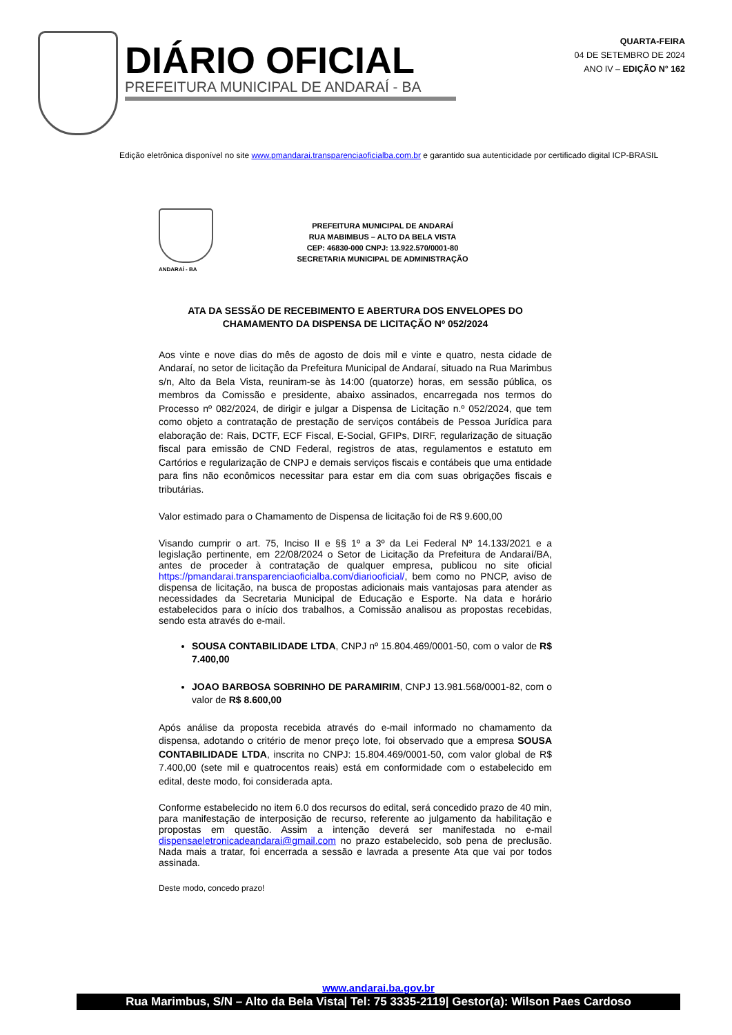DIÁRIO OFICIAL
PREFEITURA MUNICIPAL DE ANDARAÍ - BA
QUARTA-FEIRA
04 DE SETEMBRO DE 2024
ANO IV – EDIÇÃO N° 162
Edição eletrônica disponível no site www.pmandarai.transparenciaoficialba.com.br e garantido sua autenticidade por certificado digital ICP-BRASIL
ANDARAÍ - BA
PREFEITURA MUNICIPAL DE ANDARAÍ
RUA MABIMBUS – ALTO DA BELA VISTA
CEP: 46830-000 CNPJ: 13.922.570/0001-80
SECRETARIA MUNICIPAL DE ADMINISTRAÇÃO
ATA DA SESSÃO DE RECEBIMENTO E ABERTURA DOS ENVELOPES DO CHAMAMENTO DA DISPENSA DE LICITAÇÃO Nº 052/2024
Aos vinte e nove dias do mês de agosto de dois mil e vinte e quatro, nesta cidade de Andaraí, no setor de licitação da Prefeitura Municipal de Andaraí, situado na Rua Marimbus s/n, Alto da Bela Vista, reuniram-se às 14:00 (quatorze) horas, em sessão pública, os membros da Comissão e presidente, abaixo assinados, encarregada nos termos do Processo nº 082/2024, de dirigir e julgar a Dispensa de Licitação n.º 052/2024, que tem como objeto a contratação de prestação de serviços contábeis de Pessoa Jurídica para elaboração de: Rais, DCTF, ECF Fiscal, E-Social, GFIPs, DIRF, regularização de situação fiscal para emissão de CND Federal, registros de atas, regulamentos e estatuto em Cartórios e regularização de CNPJ e demais serviços fiscais e contábeis que uma entidade para fins não econômicos necessitar para estar em dia com suas obrigações fiscais e tributárias.
Valor estimado para o Chamamento de Dispensa de licitação foi de R$ 9.600,00
Visando cumprir o art. 75, Inciso II e §§ 1º a 3º da Lei Federal Nº 14.133/2021 e a legislação pertinente, em 22/08/2024 o Setor de Licitação da Prefeitura de Andaraí/BA, antes de proceder à contratação de qualquer empresa, publicou no site oficial https://pmandarai.transparenciaoficialba.com/diariooficial/, bem como no PNCP, aviso de dispensa de licitação, na busca de propostas adicionais mais vantajosas para atender as necessidades da Secretaria Municipal de Educação e Esporte. Na data e horário estabelecidos para o início dos trabalhos, a Comissão analisou as propostas recebidas, sendo esta através do e-mail.
SOUSA CONTABILIDADE LTDA, CNPJ nº 15.804.469/0001-50, com o valor de R$ 7.400,00
JOAO BARBOSA SOBRINHO DE PARAMIRIM, CNPJ 13.981.568/0001-82, com o valor de R$ 8.600,00
Após análise da proposta recebida através do e-mail informado no chamamento da dispensa, adotando o critério de menor preço lote, foi observado que a empresa SOUSA CONTABILIDADE LTDA, inscrita no CNPJ: 15.804.469/0001-50, com valor global de R$ 7.400,00 (sete mil e quatrocentos reais) está em conformidade com o estabelecido em edital, deste modo, foi considerada apta.
Conforme estabelecido no item 6.0 dos recursos do edital, será concedido prazo de 40 min, para manifestação de interposição de recurso, referente ao julgamento da habilitação e propostas em questão. Assim a intenção deverá ser manifestada no e-mail dispensaeletronicadeandarai@gmail.com no prazo estabelecido, sob pena de preclusão. Nada mais a tratar, foi encerrada a sessão e lavrada a presente Ata que vai por todos assinada.
Deste modo, concedo prazo!
www.andarai.ba.gov.br
Rua Marimbus, S/N – Alto da Bela Vista| Tel: 75 3335-2119| Gestor(a): Wilson Paes Cardoso